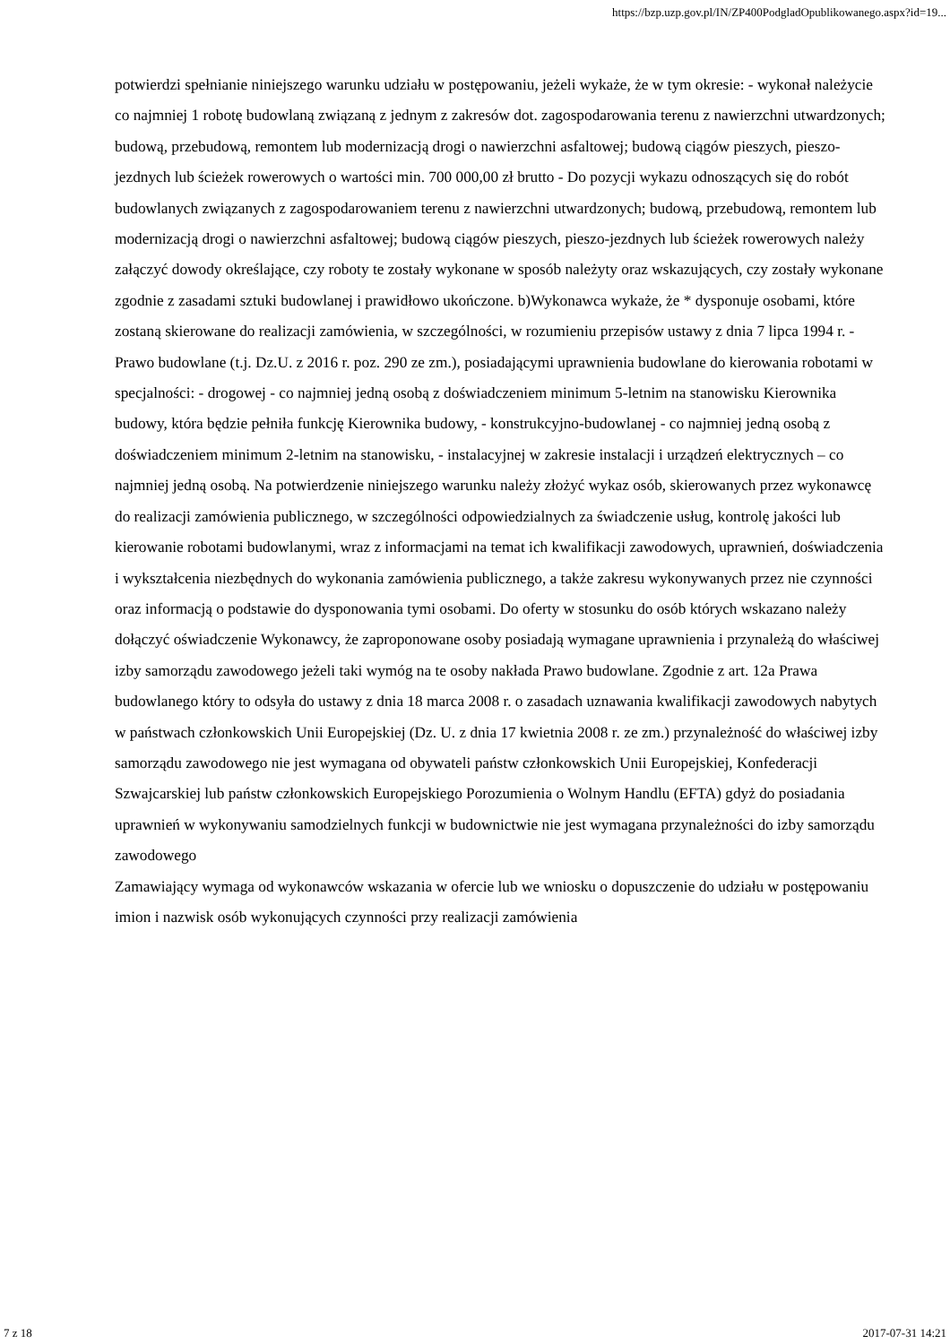https://bzp.uzp.gov.pl/IN/ZP400PodgladOpublikowanego.aspx?id=19...
potwierdzi spełnianie niniejszego warunku udziału w postępowaniu, jeżeli wykaże, że w tym okresie: - wykonał należycie co najmniej 1 robotę budowlaną związaną z jednym z zakresów dot. zagospodarowania terenu z nawierzchni utwardzonych; budową, przebudową, remontem lub modernizacją drogi o nawierzchni asfaltowej; budową ciągów pieszych, pieszo-jezdnych lub ścieżek rowerowych o wartości min. 700 000,00 zł brutto - Do pozycji wykazu odnoszących się do robót budowlanych związanych z zagospodarowaniem terenu z nawierzchni utwardzonych; budową, przebudową, remontem lub modernizacją drogi o nawierzchni asfaltowej; budową ciągów pieszych, pieszo-jezdnych lub ścieżek rowerowych należy załączyć dowody określające, czy roboty te zostały wykonane w sposób należyty oraz wskazujących, czy zostały wykonane zgodnie z zasadami sztuki budowlanej i prawidłowo ukończone. b)Wykonawca wykaże, że * dysponuje osobami, które zostaną skierowane do realizacji zamówienia, w szczególności, w rozumieniu przepisów ustawy z dnia 7 lipca 1994 r. - Prawo budowlane (t.j. Dz.U. z 2016 r. poz. 290 ze zm.), posiadającymi uprawnienia budowlane do kierowania robotami w specjalności: - drogowej - co najmniej jedną osobą z doświadczeniem minimum 5-letnim na stanowisku Kierownika budowy, która będzie pełniła funkcję Kierownika budowy, - konstrukcyjno-budowlanej - co najmniej jedną osobą z doświadczeniem minimum 2-letnim na stanowisku, - instalacyjnej w zakresie instalacji i urządzeń elektrycznych – co najmniej jedną osobą. Na potwierdzenie niniejszego warunku należy złożyć wykaz osób, skierowanych przez wykonawcę do realizacji zamówienia publicznego, w szczególności odpowiedzialnych za świadczenie usług, kontrolę jakości lub kierowanie robotami budowlanymi, wraz z informacjami na temat ich kwalifikacji zawodowych, uprawnień, doświadczenia i wykształcenia niezbędnych do wykonania zamówienia publicznego, a także zakresu wykonywanych przez nie czynności oraz informacją o podstawie do dysponowania tymi osobami. Do oferty w stosunku do osób których wskazano należy dołączyć oświadczenie Wykonawcy, że zaproponowane osoby posiadają wymagane uprawnienia i przynależą do właściwej izby samorządu zawodowego jeżeli taki wymóg na te osoby nakłada Prawo budowlane. Zgodnie z art. 12a Prawa budowlanego który to odsyła do ustawy z dnia 18 marca 2008 r. o zasadach uznawania kwalifikacji zawodowych nabytych w państwach członkowskich Unii Europejskiej (Dz. U. z dnia 17 kwietnia 2008 r. ze zm.) przynależność do właściwej izby samorządu zawodowego nie jest wymagana od obywateli państw członkowskich Unii Europejskiej, Konfederacji Szwajcarskiej lub państw członkowskich Europejskiego Porozumienia o Wolnym Handlu (EFTA) gdyż do posiadania uprawnień w wykonywaniu samodzielnych funkcji w budownictwie nie jest wymagana przynależności do izby samorządu zawodowego
Zamawiający wymaga od wykonawców wskazania w ofercie lub we wniosku o dopuszczenie do udziału w postępowaniu imion i nazwisk osób wykonujących czynności przy realizacji zamówienia
7 z 18 2017-07-31 14:21